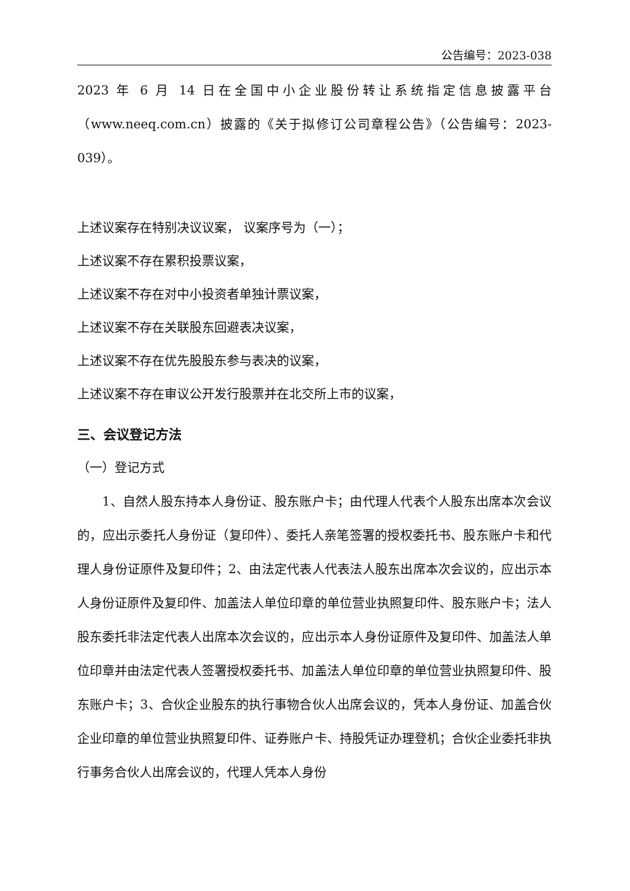公告编号：2023-038
2023 年 6 月 14 日在全国中小企业股份转让系统指定信息披露平台（www.neeq.com.cn）披露的《关于拟修订公司章程公告》（公告编号：2023-039）。
上述议案存在特别决议议案， 议案序号为（一）；
上述议案不存在累积投票议案，
上述议案不存在对中小投资者单独计票议案，
上述议案不存在关联股东回避表决议案，
上述议案不存在优先股股东参与表决的议案，
上述议案不存在审议公开发行股票并在北交所上市的议案，
三、会议登记方法
（一）登记方式
1、自然人股东持本人身份证、股东账户卡；由代理人代表个人股东出席本次会议的，应出示委托人身份证（复印件）、委托人亲笔签署的授权委托书、股东账户卡和代理人身份证原件及复印件；2、由法定代表人代表法人股东出席本次会议的，应出示本人身份证原件及复印件、加盖法人单位印章的单位营业执照复印件、股东账户卡；法人股东委托非法定代表人出席本次会议的，应出示本人身份证原件及复印件、加盖法人单位印章并由法定代表人签署授权委托书、加盖法人单位印章的单位营业执照复印件、股东账户卡；3、合伙企业股东的执行事物合伙人出席会议的，凭本人身份证、加盖合伙企业印章的单位营业执照复印件、证券账户卡、持股凭证办理登机；合伙企业委托非执行事务合伙人出席会议的，代理人凭本人身份